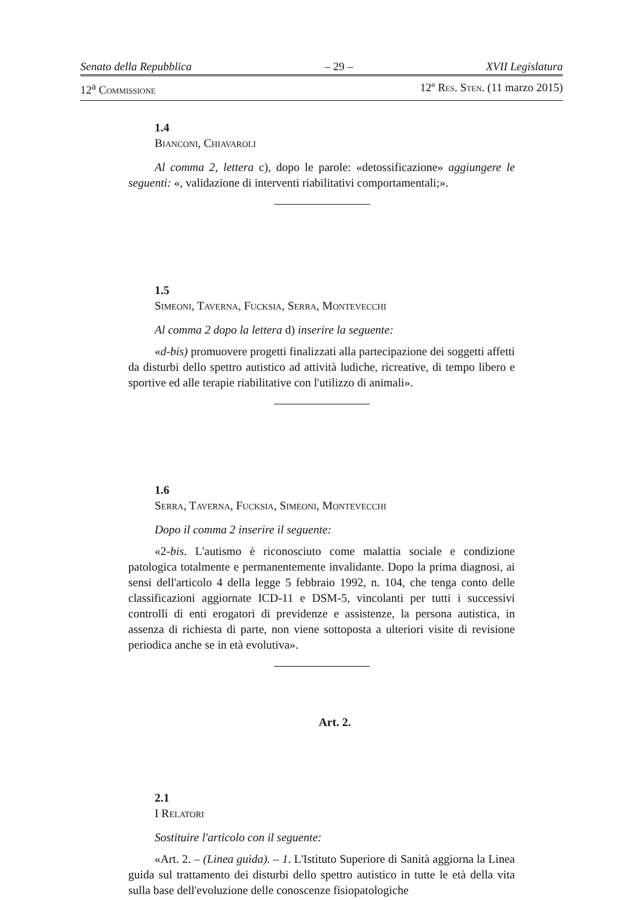Senato della Repubblica – 29 – XVII Legislatura
12<sup>a</sup> Commissione 12º Res. Sten. (11 marzo 2015)
1.4
Bianconi, Chiavaroli
Al comma 2, lettera c), dopo le parole: «detossificazione» aggiungere le seguenti: «, validazione di interventi riabilitativi comportamentali;».
1.5
Simeoni, Taverna, Fucksia, Serra, Montevecchi
Al comma 2 dopo la lettera d) inserire la seguente:
«d-bis) promuovere progetti finalizzati alla partecipazione dei soggetti affetti da disturbi dello spettro autistico ad attività ludiche, ricreative, di tempo libero e sportive ed alle terapie riabilitative con l'utilizzo di animali».
1.6
Serra, Taverna, Fucksia, Simeoni, Montevecchi
Dopo il comma 2 inserire il seguente:
«2-bis. L'autismo è riconosciuto come malattia sociale e condizione patologica totalmente e permanentemente invalidante. Dopo la prima diagnosi, ai sensi dell'articolo 4 della legge 5 febbraio 1992, n. 104, che tenga conto delle classificazioni aggiornate ICD-11 e DSM-5, vincolanti per tutti i successivi controlli di enti erogatori di previdenze e assistenze, la persona autistica, in assenza di richiesta di parte, non viene sottoposta a ulteriori visite di revisione periodica anche se in età evolutiva».
Art. 2.
2.1
I Relatori
Sostituire l'articolo con il seguente:
«Art. 2. – (Linea guida). – 1. L'Istituto Superiore di Sanità aggiorna la Linea guida sul trattamento dei disturbi dello spettro autistico in tutte le età della vita sulla base dell'evoluzione delle conoscenze fisiopatologiche